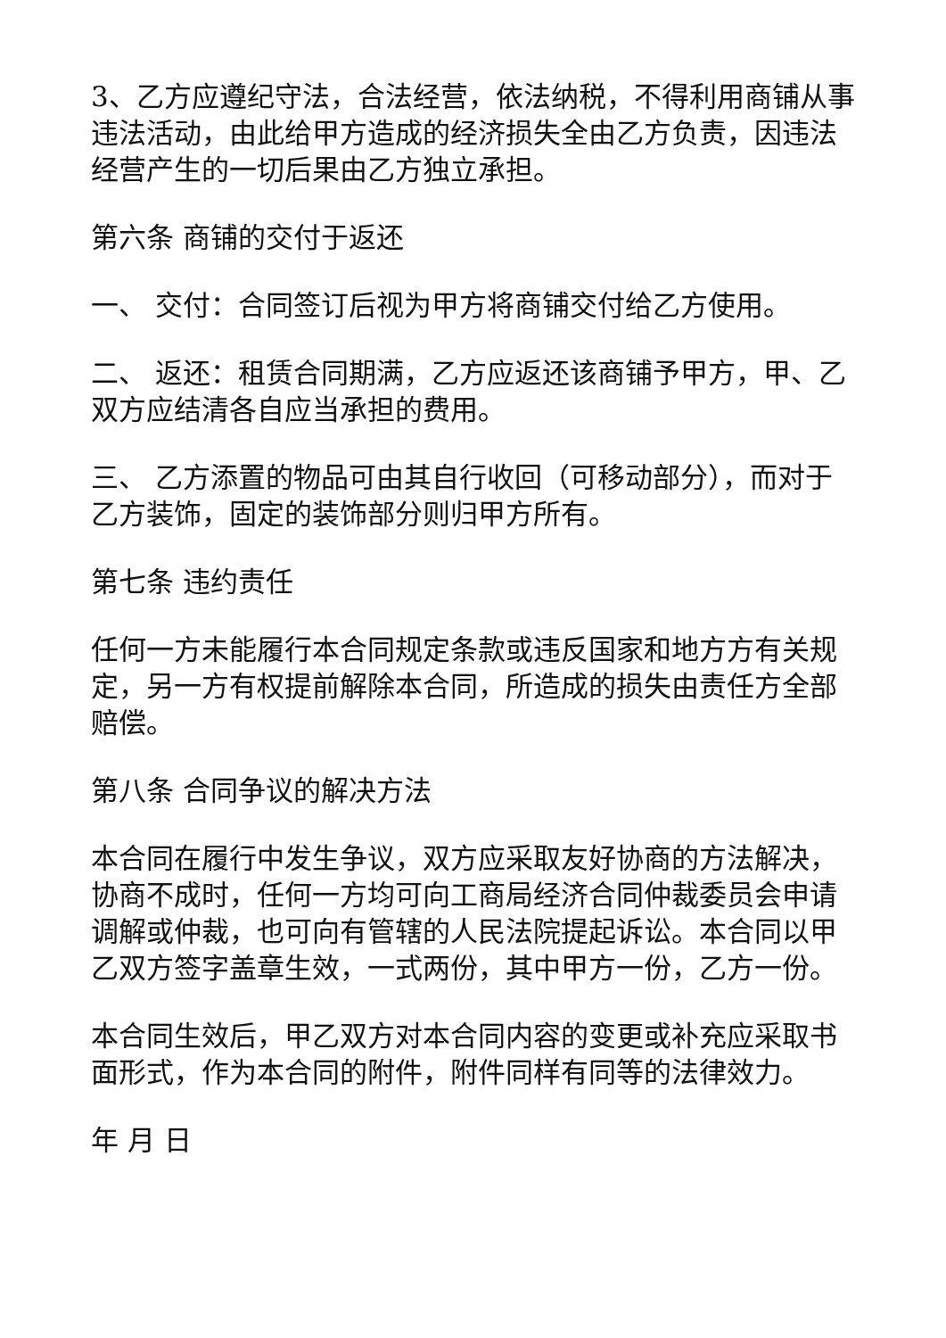3、乙方应遵纪守法，合法经营，依法纳税，不得利用商铺从事违法活动，由此给甲方造成的经济损失全由乙方负责，因违法经营产生的一切后果由乙方独立承担。
第六条 商铺的交付于返还
一、 交付：合同签订后视为甲方将商铺交付给乙方使用。
二、 返还：租赁合同期满，乙方应返还该商铺予甲方，甲、乙双方应结清各自应当承担的费用。
三、 乙方添置的物品可由其自行收回（可移动部分），而对于乙方装饰，固定的装饰部分则归甲方所有。
第七条 违约责任
任何一方未能履行本合同规定条款或违反国家和地方方有关规定，另一方有权提前解除本合同，所造成的损失由责任方全部赔偿。
第八条 合同争议的解决方法
本合同在履行中发生争议，双方应采取友好协商的方法解决，协商不成时，任何一方均可向工商局经济合同仲裁委员会申请调解或仲裁，也可向有管辖的人民法院提起诉讼。本合同以甲乙双方签字盖章生效，一式两份，其中甲方一份，乙方一份。
本合同生效后，甲乙双方对本合同内容的变更或补充应采取书面形式，作为本合同的附件，附件同样有同等的法律效力。
年 月 日